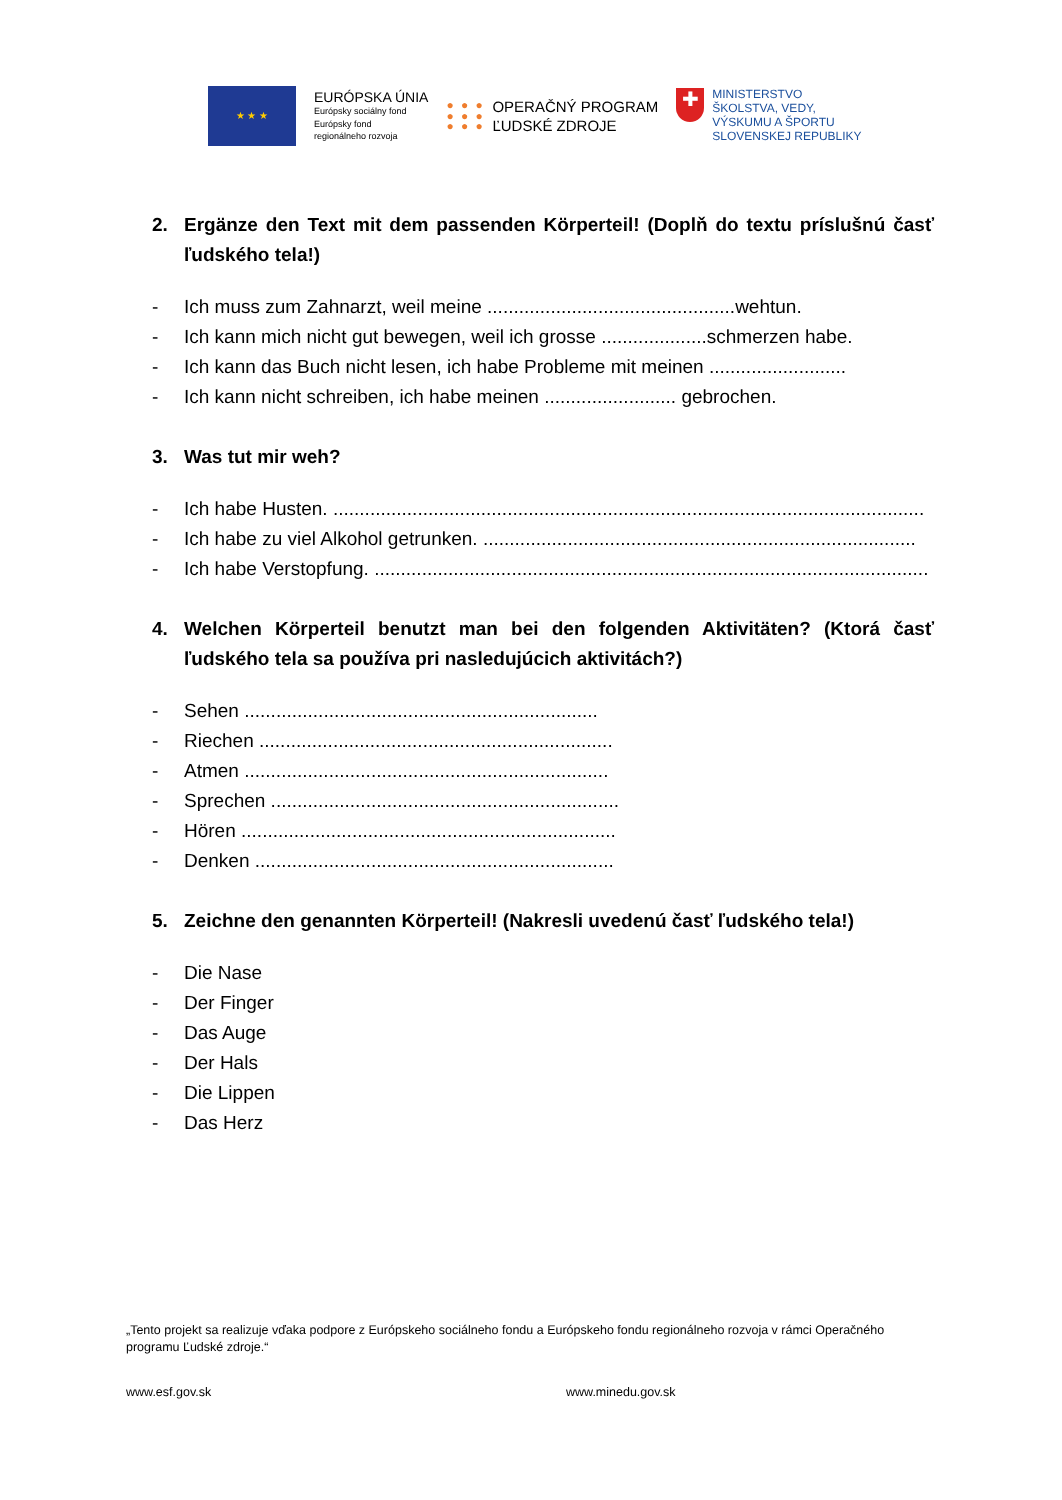★ ★ ★
EURÓPSKA ÚNIA
Európsky sociálny fond
Európsky fond
regionálneho rozvoja
● ● ●
● ● ●
● ● ●
OPERAČNÝ PROGRAM
ĽUDSKÉ ZDROJE
✚
MINISTERSTVO
ŠKOLSTVA, VEDY,
VÝSKUMU A ŠPORTU
SLOVENSKEJ REPUBLIKY
2. Ergänze den Text mit dem passenden Körperteil! (Doplň do textu príslušnú časť ľudského tela!)
- Ich muss zum Zahnarzt, weil meine ...............................................wehtun.
- Ich kann mich nicht gut bewegen, weil ich grosse ....................schmerzen habe.
- Ich kann das Buch nicht lesen, ich habe Probleme mit meinen ..........................
- Ich kann nicht schreiben, ich habe meinen ......................... gebrochen.
3. Was tut mir weh?
- Ich habe Husten. ................................................................................................................
- Ich habe zu viel Alkohol getrunken. ..................................................................................
- Ich habe Verstopfung. .........................................................................................................
4. Welchen Körperteil benutzt man bei den folgenden Aktivitäten? (Ktorá časť ľudského tela sa používa pri nasledujúcich aktivitách?)
- Sehen ...................................................................
- Riechen ...................................................................
- Atmen .....................................................................
- Sprechen ..................................................................
- Hören .......................................................................
- Denken ....................................................................
5. Zeichne den genannten Körperteil! (Nakresli uvedenú časť ľudského tela!)
- Die Nase
- Der Finger
- Das Auge
- Der Hals
- Die Lippen
- Das Herz
„Tento projekt sa realizuje vďaka podpore z Európskeho sociálneho fondu a Európskeho fondu regionálneho rozvoja v rámci Operačného programu Ľudské zdroje.“
www.esf.gov.sk www.minedu.gov.sk